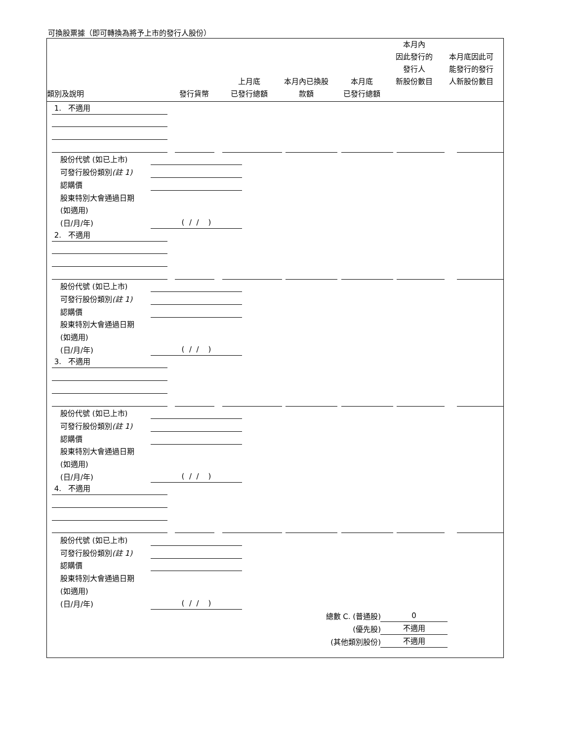可換股票據（即可轉換為將予上市的發行人股份）
| 類別及說明 | 發行貨幣 | 上月底 已發行總額 | 本月內已換股 款額 | 本月底 已發行總額 | 本月內 因此發行的 發行人 新股份數目 | 本月底因此可 能發行的發行 人新股份數目 |
| --- | --- | --- | --- | --- | --- | --- |
1. 不適用
股份代號 (如已上市)
可發行股份類別(註 1)
認購價
股東特別大會通過日期
(如適用)
(日/月/年) ( / / )
2. 不適用
股份代號 (如已上市)
可發行股份類別(註 1)
認購價
股東特別大會通過日期
(如適用)
(日/月/年) ( / / )
3. 不適用
股份代號 (如已上市)
可發行股份類別(註 1)
認購價
股東特別大會通過日期
(如適用)
(日/月/年) ( / / )
4. 不適用
股份代號 (如已上市)
可發行股份類別(註 1)
認購價
股東特別大會通過日期
(如適用)
(日/月/年) ( / / )
總數 C. (普通股) 0
(優先股) 不適用
(其他類別股份) 不適用